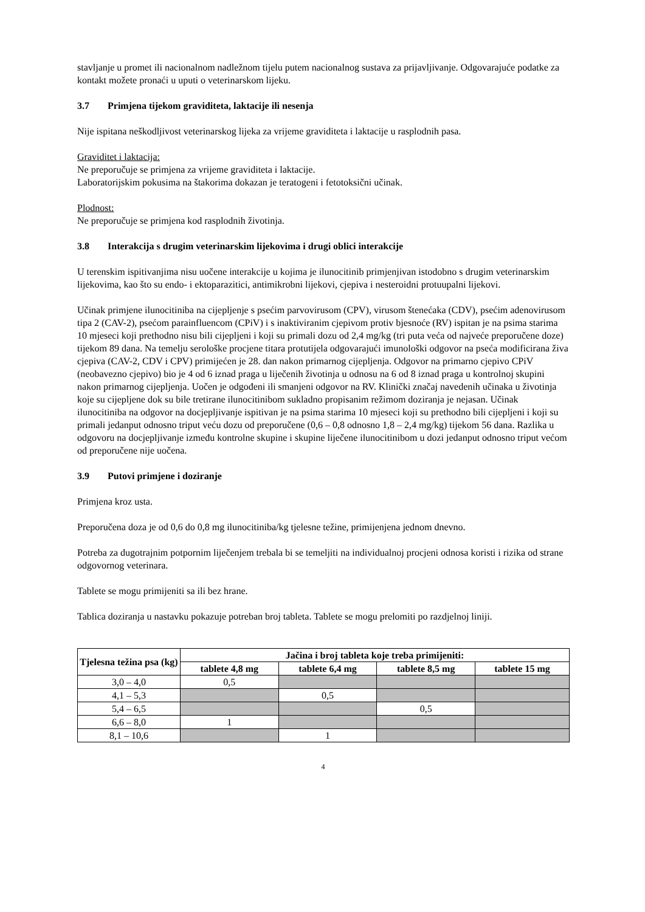stavljanje u promet ili nacionalnom nadležnom tijelu putem nacionalnog sustava za prijavljivanje. Odgovarajuće podatke za kontakt možete pronaći u uputi o veterinarskom lijeku.
3.7 Primjena tijekom graviditeta, laktacije ili nesenja
Nije ispitana neškodljivost veterinarskog lijeka za vrijeme graviditeta i laktacije u rasplodnih pasa.
Graviditet i laktacija:
Ne preporučuje se primjena za vrijeme graviditeta i laktacije.
Laboratorijskim pokusima na štakorima dokazan je teratogeni i fetotoksični učinak.
Plodnost:
Ne preporučuje se primjena kod rasplodnih životinja.
3.8 Interakcija s drugim veterinarskim lijekovima i drugi oblici interakcije
U terenskim ispitivanjima nisu uočene interakcije u kojima je ilunocitinib primjenjivan istodobno s drugim veterinarskim lijekovima, kao što su endo- i ektoparazitici, antimikrobni lijekovi, cjepiva i nesteroidni protuupalni lijekovi.
Učinak primjene ilunocitiniba na cijepljenje s psećim parvovirusom (CPV), virusom štenećaka (CDV), psećim adenovirusom tipa 2 (CAV-2), psećom parainfluencom (CPiV) i s inaktiviranim cjepivom protiv bjesnoće (RV) ispitan je na psima starima 10 mjeseci koji prethodno nisu bili cijepljeni i koji su primali dozu od 2,4 mg/kg (tri puta veća od najveće preporučene doze) tijekom 89 dana. Na temelju serološke procjene titara protutijela odgovarajući imunološki odgovor na pseća modificirana živa cjepiva (CAV-2, CDV i CPV) primijećen je 28. dan nakon primarnog cijepljenja. Odgovor na primarno cjepivo CPiV (neobavezno cjepivo) bio je 4 od 6 iznad praga u liječenih životinja u odnosu na 6 od 8 iznad praga u kontrolnoj skupini nakon primarnog cijepljenja. Uočen je odgođeni ili smanjeni odgovor na RV. Klinički značaj navedenih učinaka u životinja koje su cijepljene dok su bile tretirane ilunocitinibom sukladno propisanim režimom doziranja je nejasan. Učinak ilunocitiniba na odgovor na docjepljivanje ispitivan je na psima starima 10 mjeseci koji su prethodno bili cijepljeni i koji su primali jedanput odnosno triput veću dozu od preporučene (0,6 – 0,8 odnosno 1,8 – 2,4 mg/kg) tijekom 56 dana. Razlika u odgovoru na docjepljivanje između kontrolne skupine i skupine liječene ilunocitinibom u dozi jedanput odnosno triput većom od preporučene nije uočena.
3.9 Putovi primjene i doziranje
Primjena kroz usta.
Preporučena doza je od 0,6 do 0,8 mg ilunocitiniba/kg tjelesne težine, primijenjena jednom dnevno.
Potreba za dugotrajnim potpornim liječenjem trebala bi se temeljiti na individualnoj procjeni odnosa koristi i rizika od strane odgovornog veterinara.
Tablete se mogu primijeniti sa ili bez hrane.
Tablica doziranja u nastavku pokazuje potreban broj tableta. Tablete se mogu prelomiti po razdjelnoj liniji.
| Tjelesna težina psa (kg) | Jačina i broj tableta koje treba primijeniti: | | | |
| --- | --- | --- | --- | --- |
| | tablete 4,8 mg | tablete 6,4 mg | tablete 8,5 mg | tablete 15 mg |
| 3,0 – 4,0 | 0,5 | | | |
| 4,1 – 5,3 | | 0,5 | | |
| 5,4 – 6,5 | | | 0,5 | |
| 6,6 – 8,0 | 1 | | | |
| 8,1 – 10,6 | | 1 | | |
4